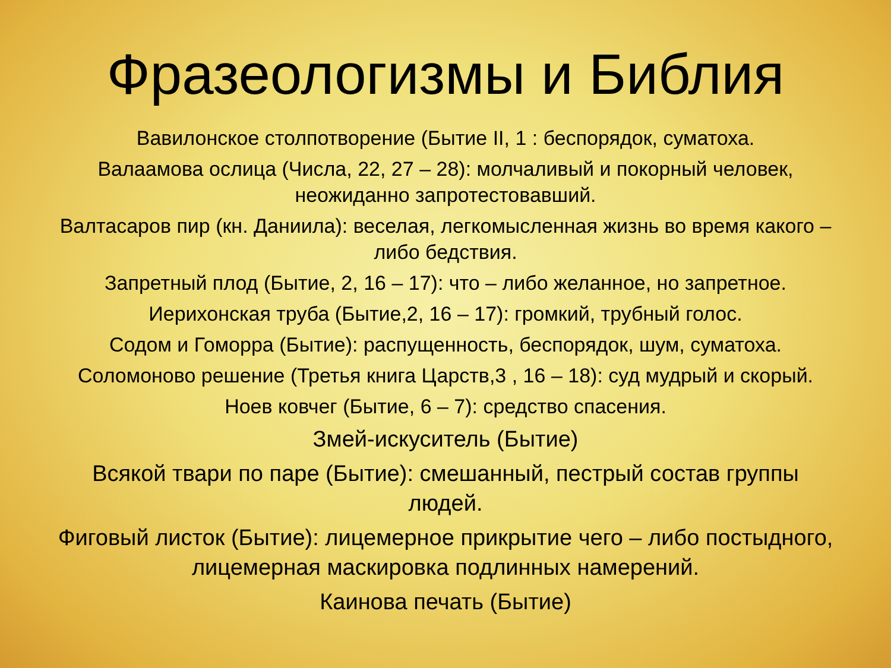Фразеологизмы и Библия
Вавилонское столпотворение (Бытие II, 1 : беспорядок, суматоха.
Валаамова ослица (Числа, 22, 27 – 28): молчаливый и покорный человек, неожиданно запротестовавший.
Валтасаров пир (кн. Даниила): веселая, легкомысленная жизнь во время какого – либо бедствия.
Запретный плод (Бытие, 2, 16 – 17): что – либо желанное, но запретное.
Иерихонская труба (Бытие,2, 16 – 17): громкий, трубный голос.
Содом и Гоморра (Бытие): распущенность, беспорядок, шум, суматоха.
Соломоново решение (Третья книга Царств,3 , 16 – 18): суд мудрый и скорый.
Ноев ковчег (Бытие, 6 – 7): средство спасения.
Змей-искуситель (Бытие)
Всякой твари по паре (Бытие): смешанный, пестрый состав группы людей.
Фиговый листок (Бытие): лицемерное прикрытие чего – либо постыдного, лицемерная маскировка подлинных намерений.
Каинова печать (Бытие)